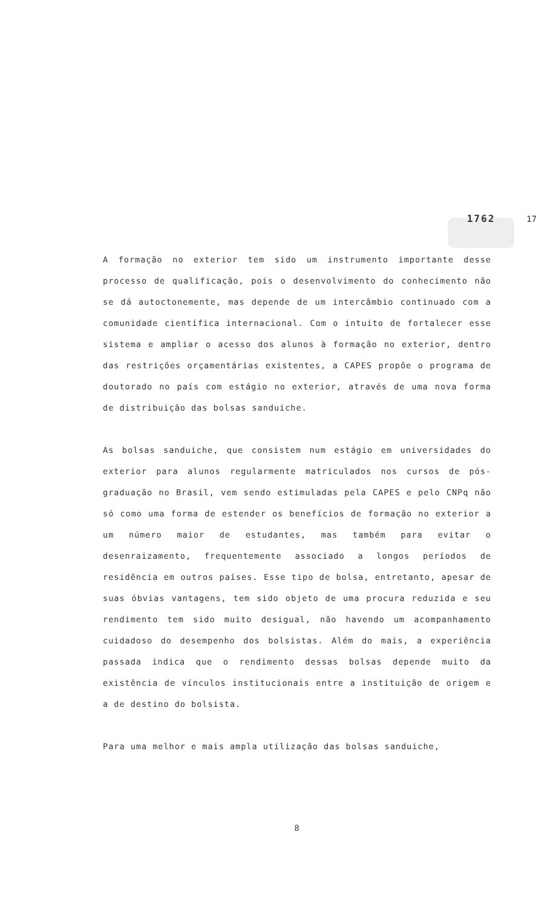1762 17
A formação no exterior tem sido um instrumento importante desse processo de qualificação, pois o desenvolvimento do conhecimento não se dá autoctonemente, mas depende de um intercâmbio continuado com a comunidade científica internacional. Com o intuito de fortalecer esse sistema e ampliar o acesso dos alunos à formação no exterior, dentro das restrições orçamentárias existentes, a CAPES propõe o programa de doutorado no país com estágio no exterior, através de uma nova forma de distribuição das bolsas sanduiche.
As bolsas sanduiche, que consistem num estágio em universidades do exterior para alunos regularmente matriculados nos cursos de pós-graduação no Brasil, vem sendo estimuladas pela CAPES e pelo CNPq não só como uma forma de estender os benefícios de formação no exterior a um número maior de estudantes, mas também para evitar o desenraizamento, frequentemente associado a longos períodos de residência em outros países. Esse tipo de bolsa, entretanto, apesar de suas óbvias vantagens, tem sido objeto de uma procura reduzida e seu rendimento tem sido muito desigual, não havendo um acompanhamento cuidadoso do desempenho dos bolsistas. Além do mais, a experiência passada indica que o rendimento dessas bolsas depende muito da existência de vínculos institucionais entre a instituição de origem e a de destino do bolsista.
Para uma melhor e mais ampla utilização das bolsas sanduiche,
8